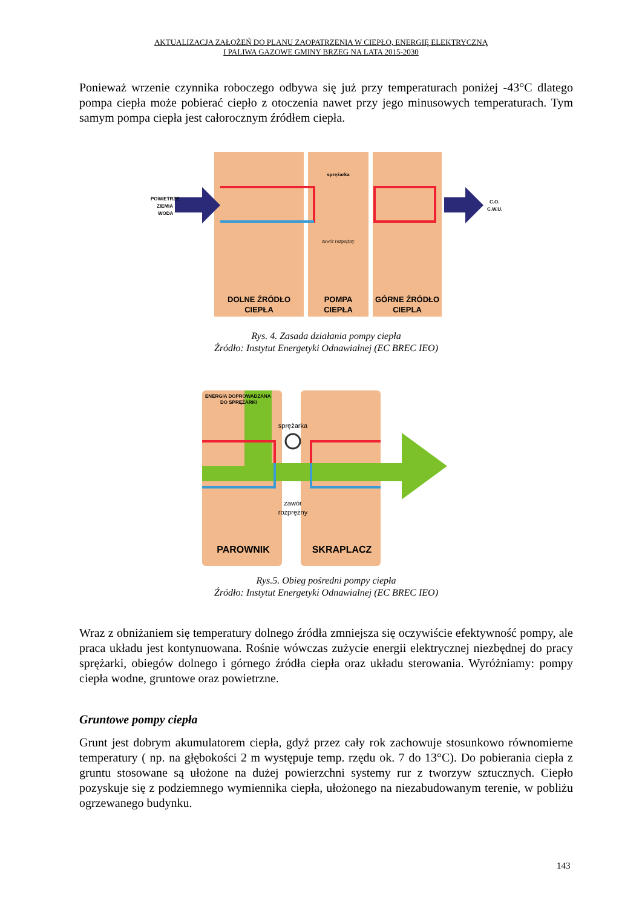AKTUALIZACJA ZAŁOŻEŃ DO PLANU ZAOPATRZENIA W CIEPŁO, ENERGIĘ ELEKTRYCZNĄ
I PALIWA GAZOWE GMINY BRZEG NA LATA 2015-2030
Ponieważ wrzenie czynnika roboczego odbywa się już przy temperaturach poniżej -43°C dlatego pompa ciepła może pobierać ciepło z otoczenia nawet przy jego minusowych temperaturach. Tym samym pompa ciepła jest całorocznym źródłem ciepła.
sprężarka
zawór rozprężny
POWIETRZE
ZIEMIA
WODA
C.O.
C.W.U.
DOLNE ŹRÓDŁO
CIEPŁA
POMPA
CIEPŁA
GÓRNE ŹRÓDŁO
CIEPLA
Rys. 4. Zasada działania pompy ciepła
Źródło: Instytut Energetyki Odnawialnej (EC BREC IEO)
ENERGIA DOPROWADZANA
DO SPRĘŻARKI
sprężarka
zawór
rozprężny
PAROWNIK
SKRAPLACZ
Rys.5. Obieg pośredni pompy ciepła
Źródło: Instytut Energetyki Odnawialnej (EC BREC IEO)
Wraz z obniżaniem się temperatury dolnego źródła zmniejsza się oczywiście efektywność pompy, ale praca układu jest kontynuowana. Rośnie wówczas zużycie energii elektrycznej niezbędnej do pracy sprężarki, obiegów dolnego i górnego źródła ciepła oraz układu sterowania. Wyróżniamy: pompy ciepła wodne, gruntowe oraz powietrzne.
Gruntowe pompy ciepła
Grunt jest dobrym akumulatorem ciepła, gdyż przez cały rok zachowuje stosunkowo równomierne temperatury ( np. na głębokości 2 m występuje temp. rzędu ok. 7 do 13°C). Do pobierania ciepła z gruntu stosowane są ułożone na dużej powierzchni systemy rur z tworzyw sztucznych. Ciepło pozyskuje się z podziemnego wymiennika ciepła, ułożonego na niezabudowanym terenie, w pobliżu ogrzewanego budynku.
143